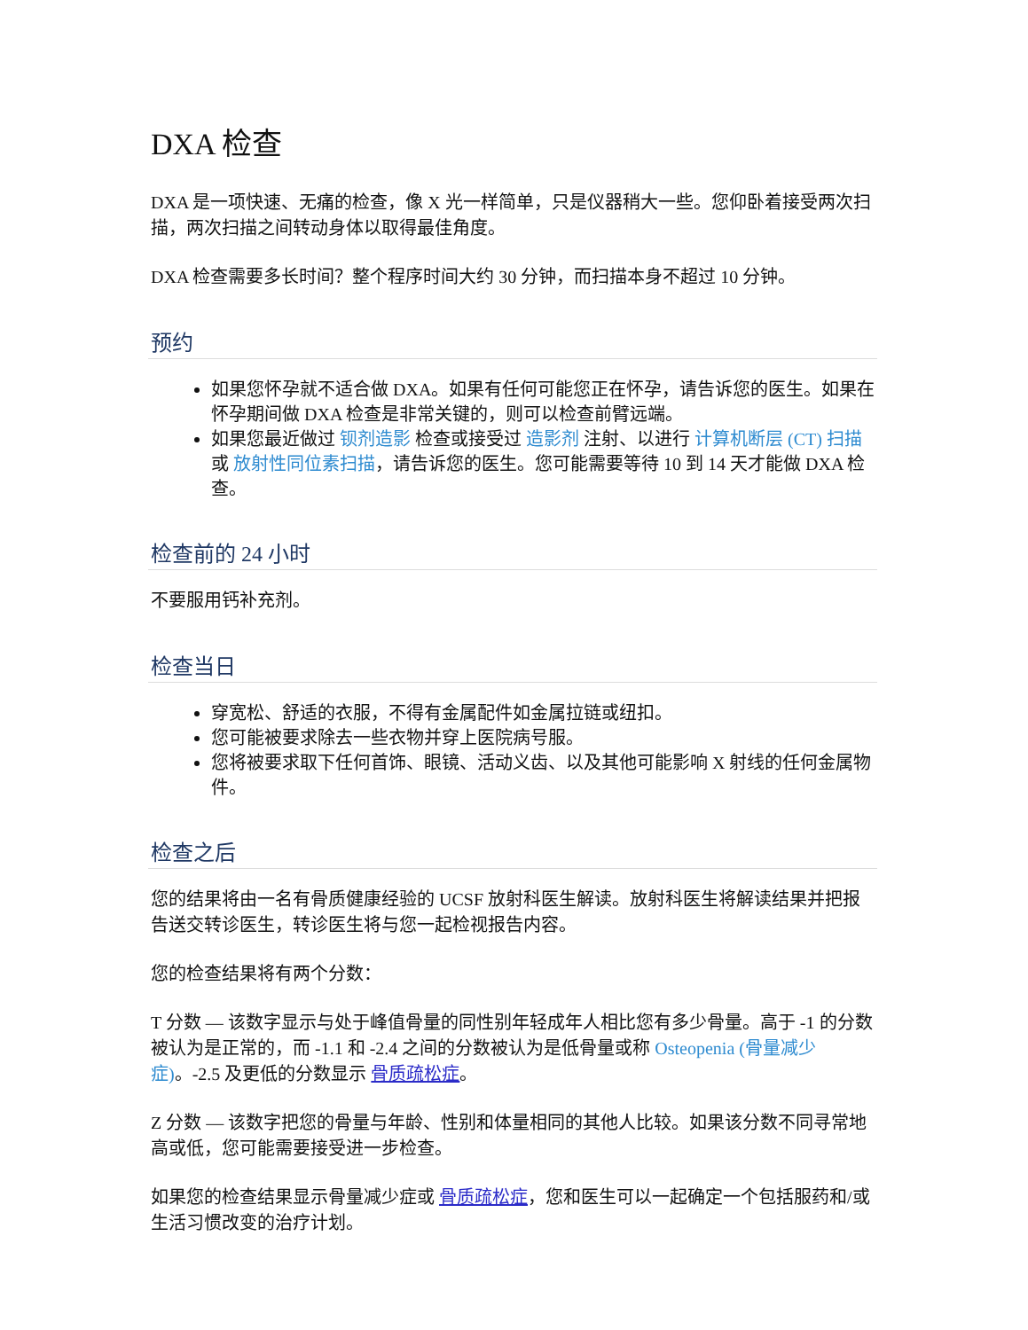DXA 检查
DXA 是一项快速、无痛的检查，像 X 光一样简单，只是仪器稍大一些。您仰卧着接受两次扫描，两次扫描之间转动身体以取得最佳角度。
DXA 检查需要多长时间？整个程序时间大约 30 分钟，而扫描本身不超过 10 分钟。
预约
如果您怀孕就不适合做 DXA。如果有任何可能您正在怀孕，请告诉您的医生。如果在怀孕期间做 DXA 检查是非常关键的，则可以检查前臂远端。
如果您最近做过 钡剂造影 检查或接受过 造影剂 注射、以进行 计算机断层 (CT) 扫描 或 放射性同位素扫描，请告诉您的医生。您可能需要等待 10 到 14 天才能做 DXA 检查。
检查前的 24 小时
不要服用钙补充剂。
检查当日
穿宽松、舒适的衣服，不得有金属配件如金属拉链或纽扣。
您可能被要求除去一些衣物并穿上医院病号服。
您将被要求取下任何首饰、眼镜、活动义齿、以及其他可能影响 X 射线的任何金属物件。
检查之后
您的结果将由一名有骨质健康经验的 UCSF 放射科医生解读。放射科医生将解读结果并把报告送交转诊医生，转诊医生将与您一起检视报告内容。
您的检查结果将有两个分数：
T 分数 — 该数字显示与处于峰值骨量的同性别年轻成年人相比您有多少骨量。高于 -1 的分数被认为是正常的，而 -1.1 和 -2.4 之间的分数被认为是低骨量或称 Osteopenia (骨量减少症)。-2.5 及更低的分数显示 骨质疏松症。
Z 分数 — 该数字把您的骨量与年龄、性别和体量相同的其他人比较。如果该分数不同寻常地高或低，您可能需要接受进一步检查。
如果您的检查结果显示骨量减少症或 骨质疏松症，您和医生可以一起确定一个包括服药和/或生活习惯改变的治疗计划。